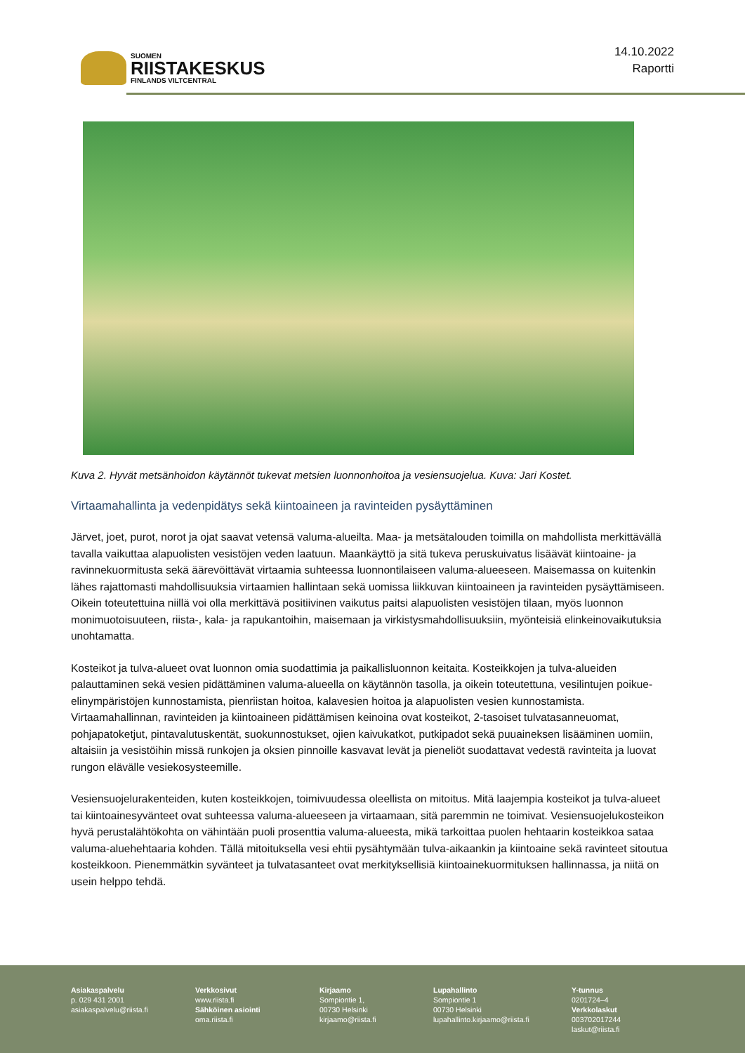SUOMEN
RIISTAKESKUS
FINLANDS VILTCENTRAL
14.10.2022
Raportti
Kuva 2. Hyvät metsänhoidon käytännöt tukevat metsien luonnonhoitoa ja vesiensuojelua. Kuva: Jari Kostet.
Virtaamahallinta ja vedenpidätys sekä kiintoaineen ja ravinteiden pysäyttäminen
Järvet, joet, purot, norot ja ojat saavat vetensä valuma-alueilta. Maa- ja metsätalouden toimilla on mahdollista merkittävällä tavalla vaikuttaa alapuolisten vesistöjen veden laatuun. Maankäyttö ja sitä tukeva peruskuivatus lisäävät kiintoaine- ja ravinnekuormitusta sekä äärevöittävät virtaamia suhteessa luonnontilaiseen valuma-alueeseen. Maisemassa on kuitenkin lähes rajattomasti mahdollisuuksia virtaamien hallintaan sekä uomissa liikkuvan kiintoaineen ja ravinteiden pysäyttämiseen. Oikein toteutettuina niillä voi olla merkittävä positiivinen vaikutus paitsi alapuolisten vesistöjen tilaan, myös luonnon monimuotoisuuteen, riista-, kala- ja rapukantoihin, maisemaan ja virkistysmahdollisuuksiin, myönteisiä elinkeinovaikutuksia unohtamatta.
Kosteikot ja tulva-alueet ovat luonnon omia suodattimia ja paikallisluonnon keitaita. Kosteikkojen ja tulva-alueiden palauttaminen sekä vesien pidättäminen valuma-alueella on käytännön tasolla, ja oikein toteutettuna, vesilintujen poikue-elinympäristöjen kunnostamista, pienriistan hoitoa, kalavesien hoitoa ja alapuolisten vesien kunnostamista. Virtaamahallinnan, ravinteiden ja kiintoaineen pidättämisen keinoina ovat kosteikot, 2-tasoiset tulvatasanneuomat, pohjapatoketjut, pintavalutuskentät, suokunnostukset, ojien kaivukatkot, putkipadot sekä puuaineksen lisääminen uomiin, altaisiin ja vesistöihin missä runkojen ja oksien pinnoille kasvavat levät ja pieneliöt suodattavat vedestä ravinteita ja luovat rungon elävälle vesiekosysteemille.
Vesiensuojelurakenteiden, kuten kosteikkojen, toimivuudessa oleellista on mitoitus. Mitä laajempia kosteikot ja tulva-alueet tai kiintoainesyvänteet ovat suhteessa valuma-alueeseen ja virtaamaan, sitä paremmin ne toimivat. Vesiensuojelukosteikon hyvä perustalähtökohta on vähintään puoli prosenttia valuma-alueesta, mikä tarkoittaa puolen hehtaarin kosteikkoa sataa valuma-aluehehtaaria kohden. Tällä mitoituksella vesi ehtii pysähtymään tulva-aikaankin ja kiintoaine sekä ravinteet sitoutua kosteikkoon. Pienemmätkin syvänteet ja tulvatasanteet ovat merkityksellisiä kiintoainekuormituksen hallinnassa, ja niitä on usein helppo tehdä.
Asiakaspalvelu
p. 029 431 2001
asiakaspalvelu@riista.fi
Verkkosivut
www.riista.fi
Sähköinen asiointi
oma.riista.fi
Kirjaamo
Sompiontie 1,
00730 Helsinki
kirjaamo@riista.fi
Lupahallinto
Sompiontie 1
00730 Helsinki
lupahallinto.kirjaamo@riista.fi
Y-tunnus
0201724–4
Verkkolaskut
003702017244
laskut@riista.fi